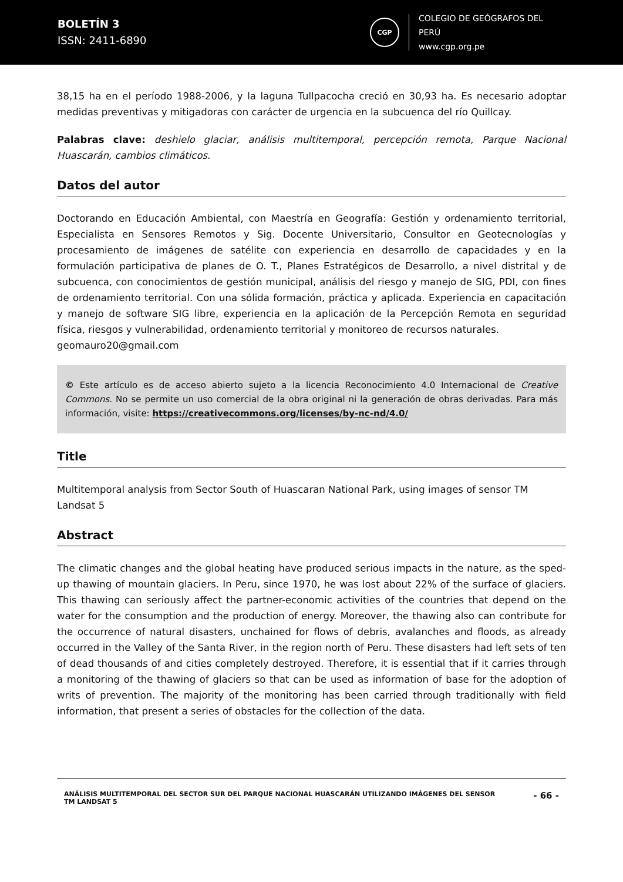BOLETÍN 3
ISSN: 2411-6890
CGP
COLEGIO DE GEÓGRAFOS DEL PERÚ
www.cgp.org.pe
38,15 ha en el período 1988-2006, y la laguna Tullpacocha creció en 30,93 ha. Es necesario adoptar medidas preventivas y mitigadoras con carácter de urgencia en la subcuenca del río Quillcay.
Palabras clave: deshielo glaciar, análisis multitemporal, percepción remota, Parque Nacional Huascarán, cambios climáticos.
Datos del autor
Doctorando en Educación Ambiental, con Maestría en Geografía: Gestión y ordenamiento territorial, Especialista en Sensores Remotos y Sig. Docente Universitario, Consultor en Geotecnologías y procesamiento de imágenes de satélite con experiencia en desarrollo de capacidades y en la formulación participativa de planes de O. T., Planes Estratégicos de Desarrollo, a nivel distrital y de subcuenca, con conocimientos de gestión municipal, análisis del riesgo y manejo de SIG, PDI, con fines de ordenamiento territorial. Con una sólida formación, práctica y aplicada. Experiencia en capacitación y manejo de software SIG libre, experiencia en la aplicación de la Percepción Remota en seguridad física, riesgos y vulnerabilidad, ordenamiento territorial y monitoreo de recursos naturales.
geomauro20@gmail.com
© Este artículo es de acceso abierto sujeto a la licencia Reconocimiento 4.0 Internacional de Creative Commons. No se permite un uso comercial de la obra original ni la generación de obras derivadas. Para más información, visite: https://creativecommons.org/licenses/by-nc-nd/4.0/
Title
Multitemporal analysis from Sector South of Huascaran National Park, using images of sensor TM Landsat 5
Abstract
The climatic changes and the global heating have produced serious impacts in the nature, as the sped-up thawing of mountain glaciers. In Peru, since 1970, he was lost about 22% of the surface of glaciers. This thawing can seriously affect the partner-economic activities of the countries that depend on the water for the consumption and the production of energy. Moreover, the thawing also can contribute for the occurrence of natural disasters, unchained for flows of debris, avalanches and floods, as already occurred in the Valley of the Santa River, in the region north of Peru. These disasters had left sets of ten of dead thousands of and cities completely destroyed. Therefore, it is essential that if it carries through a monitoring of the thawing of glaciers so that can be used as information of base for the adoption of writs of prevention. The majority of the monitoring has been carried through traditionally with field information, that present a series of obstacles for the collection of the data.
ANÁLISIS MULTITEMPORAL DEL SECTOR SUR DEL PARQUE NACIONAL HUASCARÁN UTILIZANDO IMÁGENES DEL SENSOR
TM LANDSAT 5
- 66 -